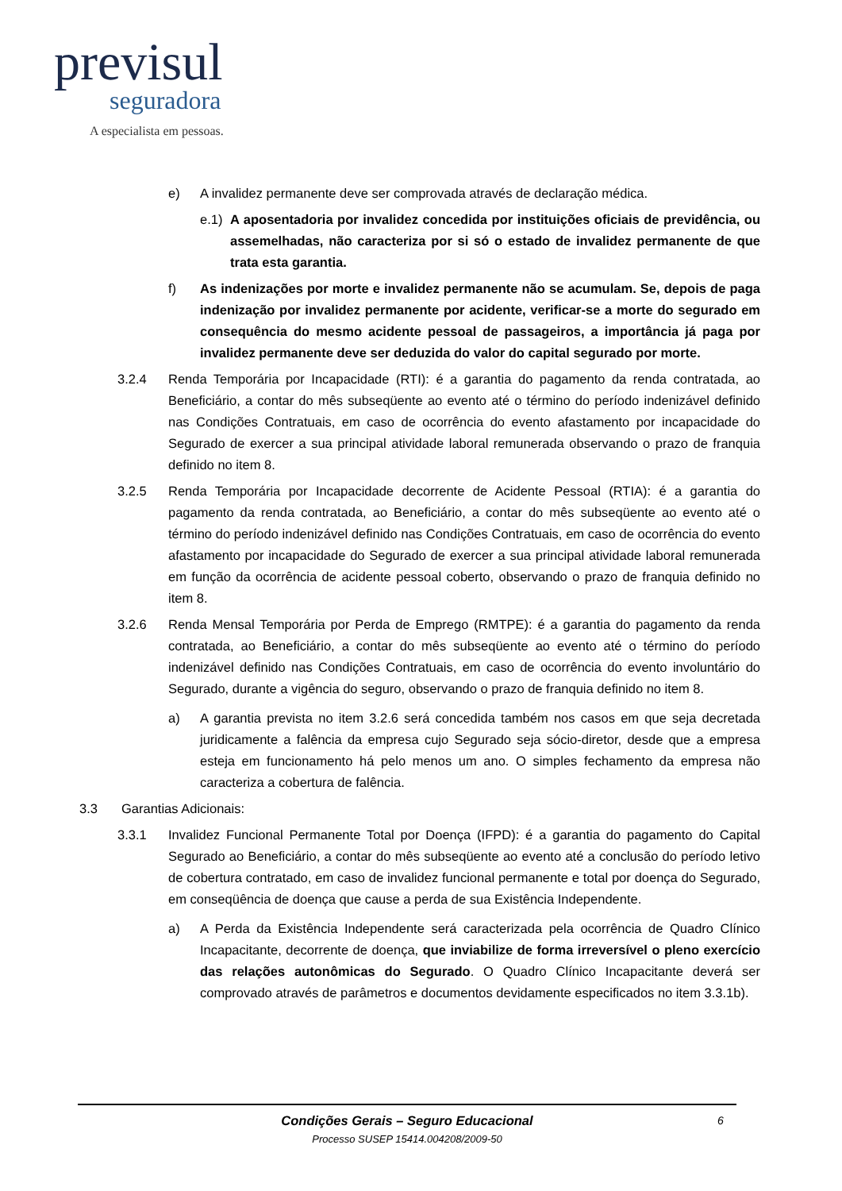previsul
seguradora
A especialista em pessoas.
e) A invalidez permanente deve ser comprovada através de declaração médica.
e.1) A aposentadoria por invalidez concedida por instituições oficiais de previdência, ou assemelhadas, não caracteriza por si só o estado de invalidez permanente de que trata esta garantia.
f) As indenizações por morte e invalidez permanente não se acumulam. Se, depois de paga indenização por invalidez permanente por acidente, verificar-se a morte do segurado em consequência do mesmo acidente pessoal de passageiros, a importância já paga por invalidez permanente deve ser deduzida do valor do capital segurado por morte.
3.2.4 Renda Temporária por Incapacidade (RTI): é a garantia do pagamento da renda contratada, ao Beneficiário, a contar do mês subseqüente ao evento até o término do período indenizável definido nas Condições Contratuais, em caso de ocorrência do evento afastamento por incapacidade do Segurado de exercer a sua principal atividade laboral remunerada observando o prazo de franquia definido no item 8.
3.2.5 Renda Temporária por Incapacidade decorrente de Acidente Pessoal (RTIA): é a garantia do pagamento da renda contratada, ao Beneficiário, a contar do mês subseqüente ao evento até o término do período indenizável definido nas Condições Contratuais, em caso de ocorrência do evento afastamento por incapacidade do Segurado de exercer a sua principal atividade laboral remunerada em função da ocorrência de acidente pessoal coberto, observando o prazo de franquia definido no item 8.
3.2.6 Renda Mensal Temporária por Perda de Emprego (RMTPE): é a garantia do pagamento da renda contratada, ao Beneficiário, a contar do mês subseqüente ao evento até o término do período indenizável definido nas Condições Contratuais, em caso de ocorrência do evento involuntário do Segurado, durante a vigência do seguro, observando o prazo de franquia definido no item 8.
a) A garantia prevista no item 3.2.6 será concedida também nos casos em que seja decretada juridicamente a falência da empresa cujo Segurado seja sócio-diretor, desde que a empresa esteja em funcionamento há pelo menos um ano. O simples fechamento da empresa não caracteriza a cobertura de falência.
3.3 Garantias Adicionais:
3.3.1 Invalidez Funcional Permanente Total por Doença (IFPD): é a garantia do pagamento do Capital Segurado ao Beneficiário, a contar do mês subseqüente ao evento até a conclusão do período letivo de cobertura contratado, em caso de invalidez funcional permanente e total por doença do Segurado, em conseqüência de doença que cause a perda de sua Existência Independente.
a) A Perda da Existência Independente será caracterizada pela ocorrência de Quadro Clínico Incapacitante, decorrente de doença, que inviabilize de forma irreversível o pleno exercício das relações autonômicas do Segurado. O Quadro Clínico Incapacitante deverá ser comprovado através de parâmetros e documentos devidamente especificados no item 3.3.1b).
Condições Gerais – Seguro Educacional 6
Processo SUSEP 15414.004208/2009-50